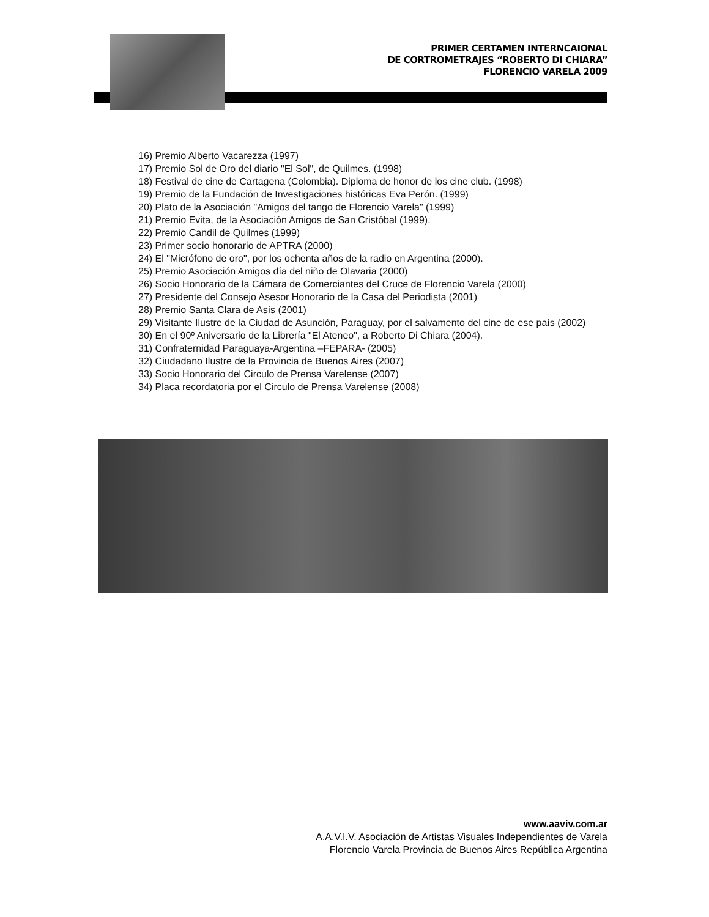PRIMER CERTAMEN INTERNCAIONAL
DE CORTROMETRAJES “ROBERTO DI CHIARA”
FLORENCIO VARELA 2009
16) Premio Alberto Vacarezza (1997)
17) Premio Sol de Oro del diario "El Sol", de Quilmes. (1998)
18) Festival de cine de Cartagena (Colombia). Diploma de honor de los cine club. (1998)
19) Premio de la Fundación de Investigaciones históricas Eva Perón. (1999)
20) Plato de la Asociación "Amigos del tango de Florencio Varela" (1999)
21) Premio Evita, de la Asociación Amigos de San Cristóbal (1999).
22) Premio Candil de Quilmes (1999)
23) Primer socio honorario de APTRA (2000)
24) El "Micrófono de oro", por los ochenta años de la radio en Argentina (2000).
25) Premio Asociación Amigos día del niño de Olavaria (2000)
26) Socio Honorario de la Cámara de Comerciantes del Cruce de Florencio Varela (2000)
27) Presidente del Consejo Asesor Honorario de la Casa del Periodista (2001)
28) Premio Santa Clara de Asís (2001)
29) Visitante Ilustre de la Ciudad de Asunción, Paraguay, por el salvamento del cine de ese país (2002)
30) En el 90º Aniversario de la Librería "El Ateneo", a Roberto Di Chiara (2004).
31) Confraternidad Paraguaya-Argentina –FEPARA- (2005)
32) Ciudadano Ilustre de la Provincia de Buenos Aires (2007)
33) Socio Honorario del Circulo de Prensa Varelense (2007)
34) Placa recordatoria por el Circulo de Prensa Varelense (2008)
www.aaviv.com.ar
A.A.V.I.V. Asociación de Artistas Visuales Independientes de Varela
Florencio Varela Provincia de Buenos Aires República Argentina